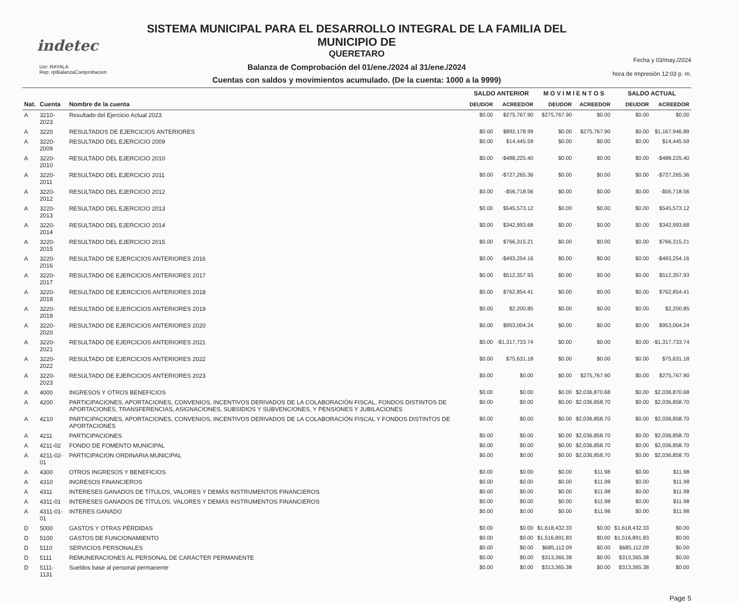indetec
Usr: RAYALA
Rep: rptBalanzaComprobacion
SISTEMA MUNICIPAL PARA EL DESARROLLO INTEGRAL DE LA FAMILIA DEL MUNICIPIO DE
QUERETARO
Balanza de Comprobación del 01/ene./2024 al 31/ene./2024
Cuentas con saldos y movimientos acumulado. (De la cuenta: 1000 a la 9999)
Fecha y 03/may./2024
hora de Impresión 12:03 p. m.
| | | | SALDO ANTERIOR | | M O V I M I E N T O S | | SALDO ACTUAL | |
| --- | --- | --- | --- | --- | --- | --- | --- | --- |
| Nat. | Cuenta | Nombre de la cuenta | DEUDOR | ACREEDOR | DEUDOR | ACREEDOR | DEUDOR | ACREEDOR |
| A | 3210-2023 | Resultado del Ejercicio Actual 2023 | $0.00 | $275,767.90 | $275,767.90 | $0.00 | $0.00 | $0.00 |
| A | 3220 | RESULTADOS DE EJERCICIOS ANTERIORES | $0.00 | $892,178.99 | $0.00 | $275,767.90 | $0.00 | $1,167,946.89 |
| A | 3220-2009 | RESULTADO DEL EJERCICIO 2009 | $0.00 | $14,445.59 | $0.00 | $0.00 | $0.00 | $14,445.59 |
| A | 3220-2010 | RESULTADO DEL EJERCICIO 2010 | $0.00 | -$488,225.40 | $0.00 | $0.00 | $0.00 | -$488,225.40 |
| A | 3220-2011 | RESULTADO DEL EJERCICIO 2011 | $0.00 | -$727,265.36 | $0.00 | $0.00 | $0.00 | -$727,265.36 |
| A | 3220-2012 | RESULTADO DEL EJERCICIO 2012 | $0.00 | -$56,718.56 | $0.00 | $0.00 | $0.00 | -$56,718.56 |
| A | 3220-2013 | RESULTADO DEL EJERCICIO 2013 | $0.00 | $545,573.12 | $0.00 | $0.00 | $0.00 | $545,573.12 |
| A | 3220-2014 | RESULTADO DEL EJERCICIO 2014 | $0.00 | $342,993.68 | $0.00 | $0.00 | $0.00 | $342,993.68 |
| A | 3220-2015 | RESULTADO DEL EJERCICIO 2015 | $0.00 | $766,315.21 | $0.00 | $0.00 | $0.00 | $766,315.21 |
| A | 3220-2016 | RESULTADO DE EJERCICIOS ANTERIORES 2016 | $0.00 | -$493,254.16 | $0.00 | $0.00 | $0.00 | -$493,254.16 |
| A | 3220-2017 | RESULTADO DE EJERCICIOS ANTERIORES 2017 | $0.00 | $512,357.93 | $0.00 | $0.00 | $0.00 | $512,357.93 |
| A | 3220-2018 | RESULTADO DE EJERCICIOS ANTERIORES 2018 | $0.00 | $762,854.41 | $0.00 | $0.00 | $0.00 | $762,854.41 |
| A | 3220-2019 | RESULTADO DE EJERCICIOS ANTERIORES 2019 | $0.00 | $2,200.85 | $0.00 | $0.00 | $0.00 | $2,200.85 |
| A | 3220-2020 | RESULTADO DE EJERCICIOS ANTERIORES 2020 | $0.00 | $953,004.24 | $0.00 | $0.00 | $0.00 | $953,004.24 |
| A | 3220-2021 | RESULTADO DE EJERCICIOS ANTERIORES 2021 | $0.00 | -$1,317,733.74 | $0.00 | $0.00 | $0.00 | -$1,317,733.74 |
| A | 3220-2022 | RESULTADO DE EJERCICIOS ANTERIORES 2022 | $0.00 | $75,631.18 | $0.00 | $0.00 | $0.00 | $75,631.18 |
| A | 3220-2023 | RESULTADO DE EJERCICIOS ANTERIORES 2023 | $0.00 | $0.00 | $0.00 | $275,767.90 | $0.00 | $275,767.90 |
| A | 4000 | INGRESOS Y OTROS BENEFICIOS | $0.00 | $0.00 | $0.00 | $2,036,870.68 | $0.00 | $2,036,870.68 |
| A | 4200 | PARTICIPACIONES, APORTACIONES, CONVENIOS, INCENTIVOS DERIVADOS DE LA COLABORACIÓN FISCAL, FONDOS DISTINTOS DE APORTACIONES, TRANSFERENCIAS, ASIGNACIONES, SUBSIDIOS Y SUBVENCIONES, Y PENSIONES Y JUBILACIONES | $0.00 | $0.00 | $0.00 | $2,036,858.70 | $0.00 | $2,036,858.70 |
| A | 4210 | PARTICIPACIONES, APORTACIONES, CONVENIOS, INCENTIVOS DERIVADOS DE LA COLABORACIÓN FISCAL Y FONDOS DISTINTOS DE APORTACIONES | $0.00 | $0.00 | $0.00 | $2,036,858.70 | $0.00 | $2,036,858.70 |
| A | 4211 | PARTICIPACIONES | $0.00 | $0.00 | $0.00 | $2,036,858.70 | $0.00 | $2,036,858.70 |
| A | 4211-02 | FONDO DE FOMENTO MUNICIPAL | $0.00 | $0.00 | $0.00 | $2,036,858.70 | $0.00 | $2,036,858.70 |
| A | 4211-02-01 | PARTICIPACION ORDINARIA MUNICIPAL | $0.00 | $0.00 | $0.00 | $2,036,858.70 | $0.00 | $2,036,858.70 |
| A | 4300 | OTROS INGRESOS Y BENEFICIOS | $0.00 | $0.00 | $0.00 | $11.98 | $0.00 | $11.98 |
| A | 4310 | INGRESOS FINANCIEROS | $0.00 | $0.00 | $0.00 | $11.98 | $0.00 | $11.98 |
| A | 4311 | INTERESES GANADOS DE TÍTULOS, VALORES Y DEMÁS INSTRUMENTOS FINANCIEROS | $0.00 | $0.00 | $0.00 | $11.98 | $0.00 | $11.98 |
| A | 4311-01 | INTERESES GANADOS DE TÍTULOS, VALORES Y DEMÁS INSTRUMENTOS FINANCIEROS | $0.00 | $0.00 | $0.00 | $11.98 | $0.00 | $11.98 |
| A | 4311-01-01 | INTERES GANADO | $0.00 | $0.00 | $0.00 | $11.98 | $0.00 | $11.98 |
| D | 5000 | GASTOS Y OTRAS PÉRDIDAS | $0.00 | $0.00 | $1,618,432.33 | $0.00 | $1,618,432.33 | $0.00 |
| D | 5100 | GASTOS DE FUNCIONAMIENTO | $0.00 | $0.00 | $1,516,891.83 | $0.00 | $1,516,891.83 | $0.00 |
| D | 5110 | SERVICIOS PERSONALES | $0.00 | $0.00 | $685,112.09 | $0.00 | $685,112.09 | $0.00 |
| D | 5111 | REMUNERACIONES AL PERSONAL DE CARÁCTER PERMANENTE | $0.00 | $0.00 | $313,365.38 | $0.00 | $313,365.38 | $0.00 |
| D | 5111-1131 | Sueldos base al personal permanente | $0.00 | $0.00 | $313,365.38 | $0.00 | $313,365.38 | $0.00 |
Page 5